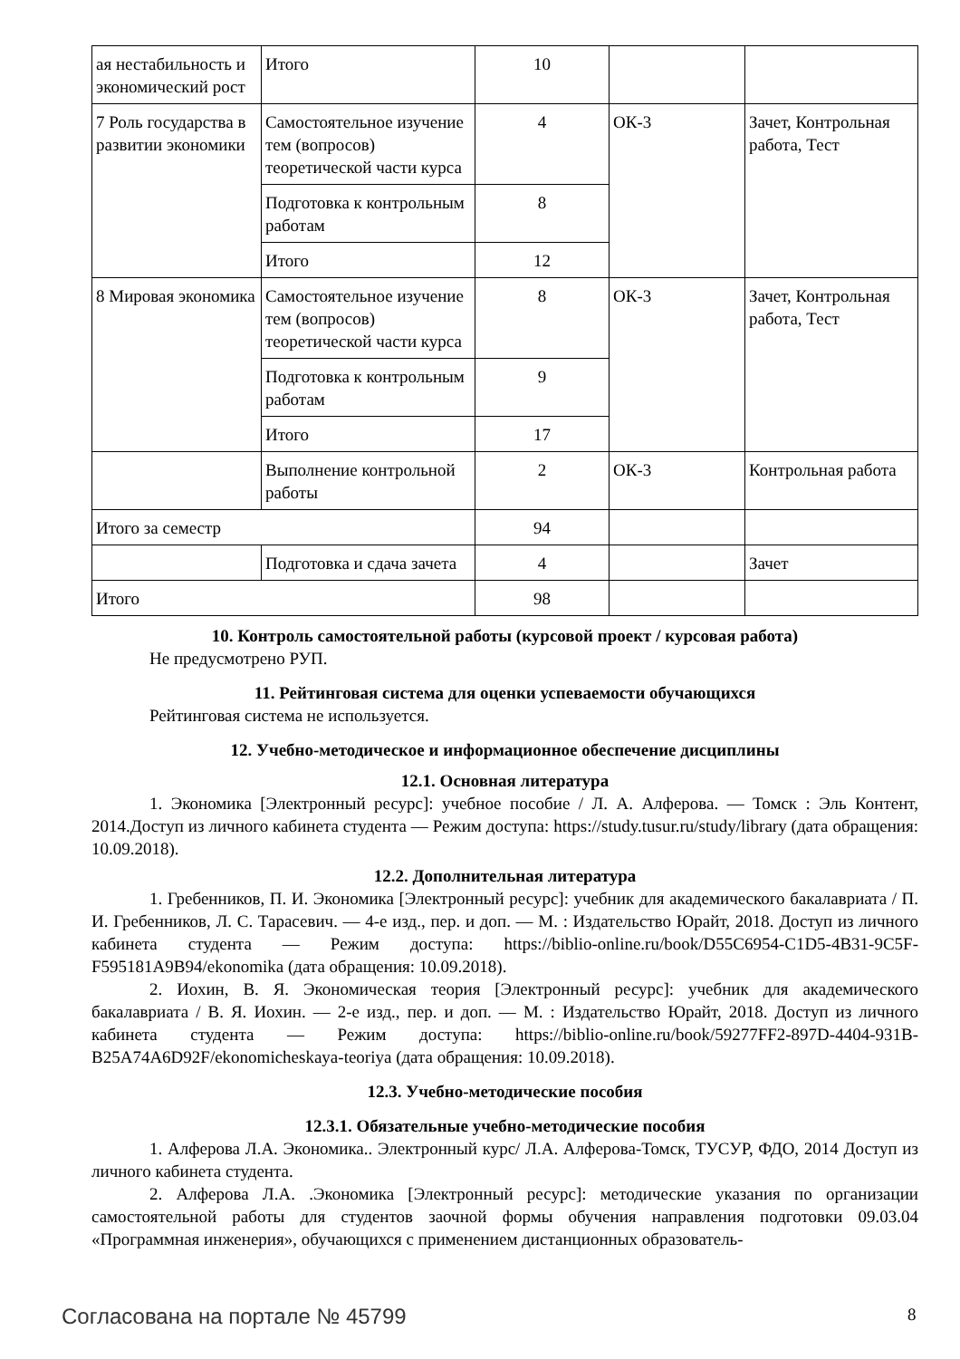| ая нестабильность и экономический рост | Итого | 10 | | |
| 7 Роль государства в развитии экономики | Самостоятельное изучение тем (вопросов) теоретической части курса | 4 | ОК-3 | Зачет, Контрольная работа, Тест |
| | Подготовка к контрольным работам | 8 | | |
| | Итого | 12 | | |
| 8 Мировая экономика | Самостоятельное изучение тем (вопросов) теоретической части курса | 8 | ОК-3 | Зачет, Контрольная работа, Тест |
| | Подготовка к контрольным работам | 9 | | |
| | Итого | 17 | | |
| | Выполнение контрольной работы | 2 | ОК-3 | Контрольная работа |
| Итого за семестр | | 94 | | |
| | Подготовка и сдача зачета | 4 | | Зачет |
| Итого | | 98 | | |
10. Контроль самостоятельной работы (курсовой проект / курсовая работа)
Не предусмотрено РУП.
11. Рейтинговая система для оценки успеваемости обучающихся
Рейтинговая система не используется.
12. Учебно-методическое и информационное обеспечение дисциплины
12.1. Основная литература
1. Экономика [Электронный ресурс]: учебное пособие / Л. А. Алферова. — Томск : Эль Контент, 2014.Доступ из личного кабинета студента — Режим доступа: https://study.tusur.ru/study/library (дата обращения: 10.09.2018).
12.2. Дополнительная литература
1. Гребенников, П. И. Экономика [Электронный ресурс]: учебник для академического бакалавриата / П. И. Гребенников, Л. С. Тарасевич. — 4-е изд., пер. и доп. — М. : Издательство Юрайт, 2018. Доступ из личного кабинета студента — Режим доступа: https://biblio-online.ru/book/D55C6954-C1D5-4B31-9C5F-F595181A9B94/ekonomika (дата обращения: 10.09.2018).
2. Иохин, В. Я. Экономическая теория [Электронный ресурс]: учебник для академического бакалавриата / В. Я. Иохин. — 2-е изд., пер. и доп. — М. : Издательство Юрайт, 2018. Доступ из личного кабинета студента — Режим доступа: https://biblio-online.ru/book/59277FF2-897D-4404-931B-B25A74A6D92F/ekonomicheskaya-teoriya (дата обращения: 10.09.2018).
12.3. Учебно-методические пособия
12.3.1. Обязательные учебно-методические пособия
1. Алферова Л.А. Экономика.. Электронный курс/ Л.А. Алферова-Томск, ТУСУР, ФДО, 2014 Доступ из личного кабинета студента.
2. Алферова Л.А. .Экономика [Электронный ресурс]: методические указания по организации самостоятельной работы для студентов заочной формы обучения направления подготовки 09.03.04 «Программная инженерия», обучающихся с применением дистанционных образователь-
Согласована на портале № 45799 8